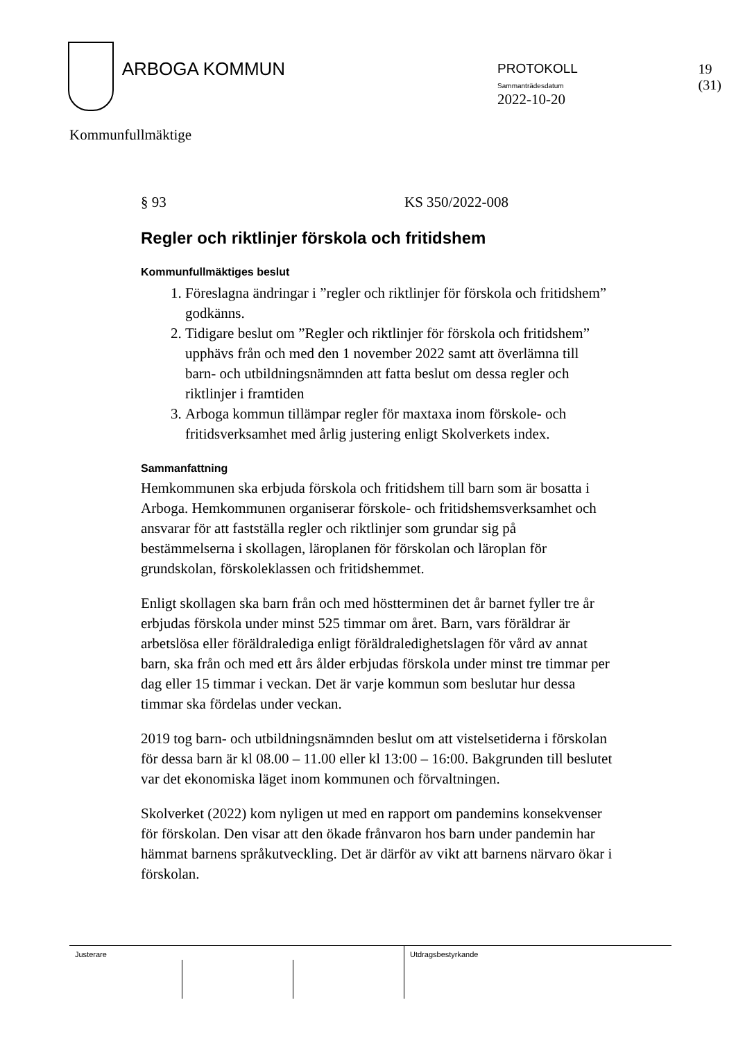ARBOGA KOMMUN
PROTOKOLL
Sammanträdesdatum
2022-10-20
19 (31)
Kommunfullmäktige
§ 93 KS 350/2022-008
Regler och riktlinjer förskola och fritidshem
Kommunfullmäktiges beslut
1. Föreslagna ändringar i ”regler och riktlinjer för förskola och fritidshem” godkänns.
2. Tidigare beslut om ”Regler och riktlinjer för förskola och fritidshem” upphävs från och med den 1 november 2022 samt att överlämna till barn- och utbildningsnämnden att fatta beslut om dessa regler och riktlinjer i framtiden
3. Arboga kommun tillämpar regler för maxtaxa inom förskole- och fritidsverksamhet med årlig justering enligt Skolverkets index.
Sammanfattning
Hemkommunen ska erbjuda förskola och fritidshem till barn som är bosatta i Arboga. Hemkommunen organiserar förskole- och fritidshemsverksamhet och ansvarar för att fastställa regler och riktlinjer som grundar sig på bestämmelserna i skollagen, läroplanen för förskolan och läroplan för grundskolan, förskoleklassen och fritidshemmet.
Enligt skollagen ska barn från och med höstterminen det år barnet fyller tre år erbjudas förskola under minst 525 timmar om året. Barn, vars föräldrar är arbetslösa eller föräldralediga enligt föräldraledighetslagen för vård av annat barn, ska från och med ett års ålder erbjudas förskola under minst tre timmar per dag eller 15 timmar i veckan. Det är varje kommun som beslutar hur dessa timmar ska fördelas under veckan.
2019 tog barn- och utbildningsnämnden beslut om att vistelsetiderna i förskolan för dessa barn är kl 08.00 – 11.00 eller kl 13:00 – 16:00. Bakgrunden till beslutet var det ekonomiska läget inom kommunen och förvaltningen.
Skolverket (2022) kom nyligen ut med en rapport om pandemins konsekvenser för förskolan. Den visar att den ökade frånvaron hos barn under pandemin har hämmat barnens språkutveckling. Det är därför av vikt att barnens närvaro ökar i förskolan.
Justerare Utdragsbestyrkande